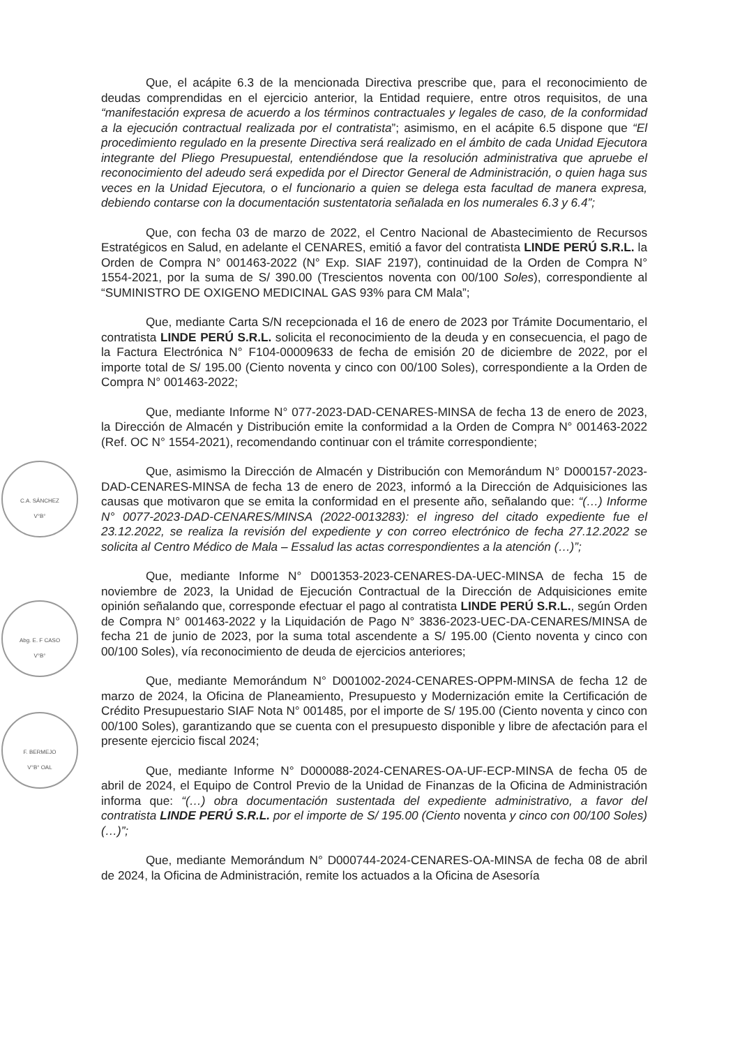Que, el acápite 6.3 de la mencionada Directiva prescribe que, para el reconocimiento de deudas comprendidas en el ejercicio anterior, la Entidad requiere, entre otros requisitos, de una “manifestación expresa de acuerdo a los términos contractuales y legales de caso, de la conformidad a la ejecución contractual realizada por el contratista”; asimismo, en el acápite 6.5 dispone que “El procedimiento regulado en la presente Directiva será realizado en el ámbito de cada Unidad Ejecutora integrante del Pliego Presupuestal, entendiéndose que la resolución administrativa que apruebe el reconocimiento del adeudo será expedida por el Director General de Administración, o quien haga sus veces en la Unidad Ejecutora, o el funcionario a quien se delega esta facultad de manera expresa, debiendo contarse con la documentación sustentatoria señalada en los numerales 6.3 y 6.4”;
Que, con fecha 03 de marzo de 2022, el Centro Nacional de Abastecimiento de Recursos Estratégicos en Salud, en adelante el CENARES, emitió a favor del contratista LINDE PERÚ S.R.L. la Orden de Compra N° 001463-2022 (N° Exp. SIAF 2197), continuidad de la Orden de Compra N° 1554-2021, por la suma de S/ 390.00 (Trescientos noventa con 00/100 Soles), correspondiente al “SUMINISTRO DE OXIGENO MEDICINAL GAS 93% para CM Mala”;
Que, mediante Carta S/N recepcionada el 16 de enero de 2023 por Trámite Documentario, el contratista LINDE PERÚ S.R.L. solicita el reconocimiento de la deuda y en consecuencia, el pago de la Factura Electrónica N° F104-00009633 de fecha de emisión 20 de diciembre de 2022, por el importe total de S/ 195.00 (Ciento noventa y cinco con 00/100 Soles), correspondiente a la Orden de Compra N° 001463-2022;
Que, mediante Informe N° 077-2023-DAD-CENARES-MINSA de fecha 13 de enero de 2023, la Dirección de Almacén y Distribución emite la conformidad a la Orden de Compra N° 001463-2022 (Ref. OC N° 1554-2021), recomendando continuar con el trámite correspondiente;
Que, asimismo la Dirección de Almacén y Distribución con Memorándum N° D000157-2023-DAD-CENARES-MINSA de fecha 13 de enero de 2023, informó a la Dirección de Adquisiciones las causas que motivaron que se emita la conformidad en el presente año, señalando que: “(…) Informe N° 0077-2023-DAD-CENARES/MINSA (2022-0013283): el ingreso del citado expediente fue el 23.12.2022, se realiza la revisión del expediente y con correo electrónico de fecha 27.12.2022 se solicita al Centro Médico de Mala – Essalud las actas correspondientes a la atención (…)”;
Que, mediante Informe N° D001353-2023-CENARES-DA-UEC-MINSA de fecha 15 de noviembre de 2023, la Unidad de Ejecución Contractual de la Dirección de Adquisiciones emite opinión señalando que, corresponde efectuar el pago al contratista LINDE PERÚ S.R.L., según Orden de Compra N° 001463-2022 y la Liquidación de Pago N° 3836-2023-UEC-DA-CENARES/MINSA de fecha 21 de junio de 2023, por la suma total ascendente a S/ 195.00 (Ciento noventa y cinco con 00/100 Soles), vía reconocimiento de deuda de ejercicios anteriores;
Que, mediante Memorándum N° D001002-2024-CENARES-OPPM-MINSA de fecha 12 de marzo de 2024, la Oficina de Planeamiento, Presupuesto y Modernización emite la Certificación de Crédito Presupuestario SIAF Nota N° 001485, por el importe de S/ 195.00 (Ciento noventa y cinco con 00/100 Soles), garantizando que se cuenta con el presupuesto disponible y libre de afectación para el presente ejercicio fiscal 2024;
Que, mediante Informe N° D000088-2024-CENARES-OA-UF-ECP-MINSA de fecha 05 de abril de 2024, el Equipo de Control Previo de la Unidad de Finanzas de la Oficina de Administración informa que: “(…) obra documentación sustentada del expediente administrativo, a favor del contratista LINDE PERÚ S.R.L. por el importe de S/ 195.00 (Ciento noventa y cinco con 00/100 Soles) (…)”;
Que, mediante Memorándum N° D000744-2024-CENARES-OA-MINSA de fecha 08 de abril de 2024, la Oficina de Administración, remite los actuados a la Oficina de Asesoría
C.A. SÁNCHEZ
V°B°
Abg. E. F CASO
V°B°
F. BERMEJO
V°B° OAL